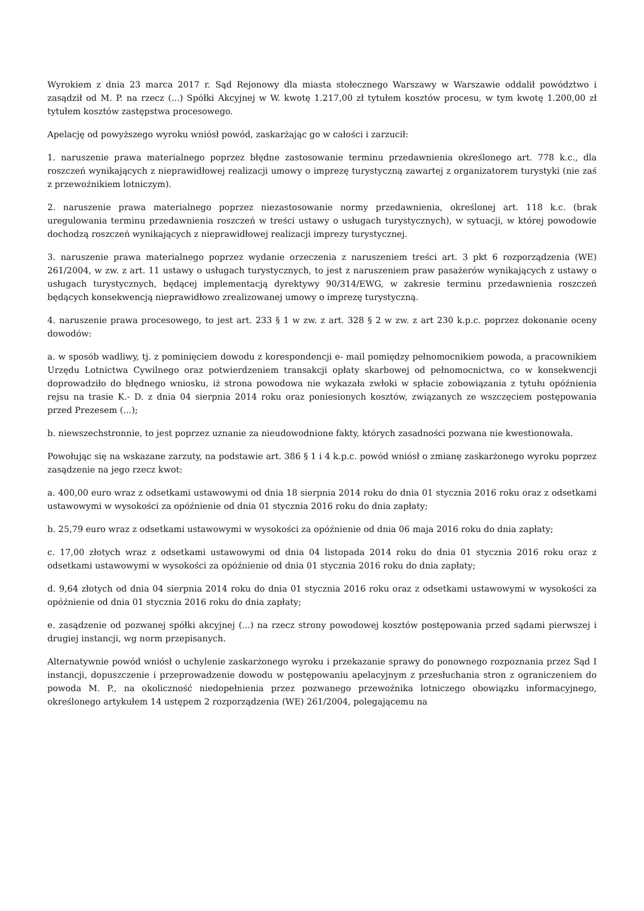Wyrokiem z dnia 23 marca 2017 r. Sąd Rejonowy dla miasta stołecznego Warszawy w Warszawie oddalił powództwo i zasądził od M. P. na rzecz (...) Spółki Akcyjnej w W. kwotę 1.217,00 zł tytułem kosztów procesu, w tym kwotę 1.200,00 zł tytułem kosztów zastępstwa procesowego.
Apelację od powyższego wyroku wniósł powód, zaskarżając go w całości i zarzucił:
1. naruszenie prawa materialnego poprzez błędne zastosowanie terminu przedawnienia określonego art. 778 k.c., dla roszczeń wynikających z nieprawidłowej realizacji umowy o imprezę turystyczną zawartej z organizatorem turystyki (nie zaś z przewoźnikiem lotniczym).
2. naruszenie prawa materialnego poprzez niezastosowanie normy przedawnienia, określonej art. 118 k.c. (brak uregulowania terminu przedawnienia roszczeń w treści ustawy o usługach turystycznych), w sytuacji, w której powodowie dochodzą roszczeń wynikających z nieprawidłowej realizacji imprezy turystycznej.
3. naruszenie prawa materialnego poprzez wydanie orzeczenia z naruszeniem treści art. 3 pkt 6 rozporządzenia (WE) 261/2004, w zw. z art. 11 ustawy o usługach turystycznych, to jest z naruszeniem praw pasażerów wynikających z ustawy o usługach turystycznych, będącej implementacją dyrektywy 90/314/EWG, w zakresie terminu przedawnienia roszczeń będących konsekwencją nieprawidłowo zrealizowanej umowy o imprezę turystyczną.
4. naruszenie prawa procesowego, to jest art. 233 § 1 w zw. z art. 328 § 2 w zw. z art 230 k.p.c. poprzez dokonanie oceny dowodów:
a. w sposób wadliwy, tj. z pominięciem dowodu z korespondencji e- mail pomiędzy pełnomocnikiem powoda, a pracownikiem Urzędu Lotnictwa Cywilnego oraz potwierdzeniem transakcji opłaty skarbowej od pełnomocnictwa, co w konsekwencji doprowadziło do błędnego wniosku, iż strona powodowa nie wykazała zwłoki w spłacie zobowiązania z tytułu opóźnienia rejsu na trasie K.- D. z dnia 04 sierpnia 2014 roku oraz poniesionych kosztów, związanych ze wszczęciem postępowania przed Prezesem (...);
b. niewszechstronnie, to jest poprzez uznanie za nieudowodnione fakty, których zasadności pozwana nie kwestionowała.
Powołując się na wskazane zarzuty, na podstawie art. 386 § 1 i 4 k.p.c. powód wniósł o zmianę zaskarżonego wyroku poprzez zasądzenie na jego rzecz kwot:
a. 400,00 euro wraz z odsetkami ustawowymi od dnia 18 sierpnia 2014 roku do dnia 01 stycznia 2016 roku oraz z odsetkami ustawowymi w wysokości za opóźnienie od dnia 01 stycznia 2016 roku do dnia zapłaty;
b. 25,79 euro wraz z odsetkami ustawowymi w wysokości za opóźnienie od dnia 06 maja 2016 roku do dnia zapłaty;
c. 17,00 złotych wraz z odsetkami ustawowymi od dnia 04 listopada 2014 roku do dnia 01 stycznia 2016 roku oraz z odsetkami ustawowymi w wysokości za opóźnienie od dnia 01 stycznia 2016 roku do dnia zapłaty;
d. 9,64 złotych od dnia 04 sierpnia 2014 roku do dnia 01 stycznia 2016 roku oraz z odsetkami ustawowymi w wysokości za opóźnienie od dnia 01 stycznia 2016 roku do dnia zapłaty;
e. zasądzenie od pozwanej spółki akcyjnej (...) na rzecz strony powodowej kosztów postępowania przed sądami pierwszej i drugiej instancji, wg norm przepisanych.
Alternatywnie powód wniósł o uchylenie zaskarżonego wyroku i przekazanie sprawy do ponownego rozpoznania przez Sąd I instancji, dopuszczenie i przeprowadzenie dowodu w postępowaniu apelacyjnym z przesłuchania stron z ograniczeniem do powoda M. P., na okoliczność niedopełnienia przez pozwanego przewoźnika lotniczego obowiązku informacyjnego, określonego artykułem 14 ustępem 2 rozporządzenia (WE) 261/2004, polegającemu na